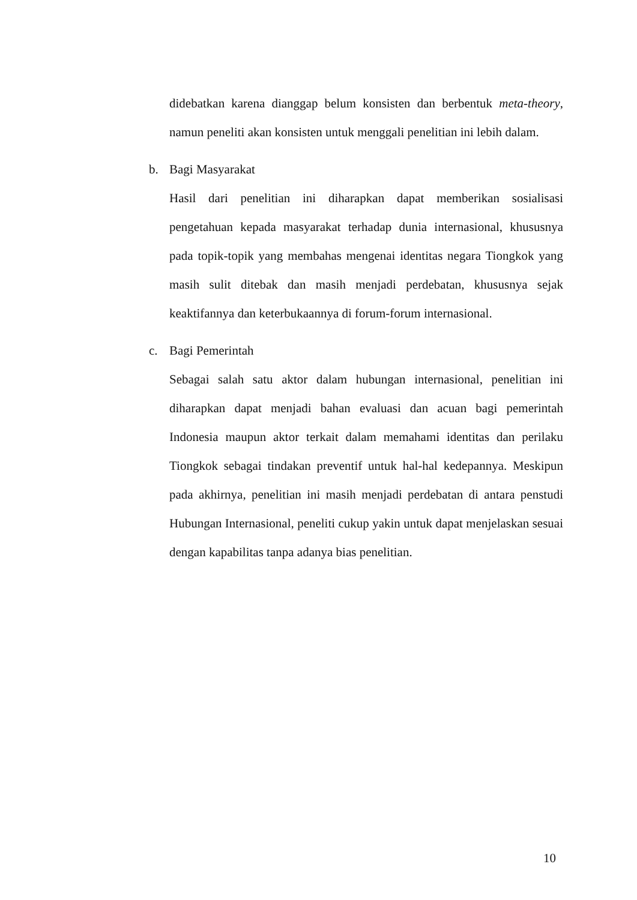didebatkan karena dianggap belum konsisten dan berbentuk meta-theory, namun peneliti akan konsisten untuk menggali penelitian ini lebih dalam.
b. Bagi Masyarakat
Hasil dari penelitian ini diharapkan dapat memberikan sosialisasi pengetahuan kepada masyarakat terhadap dunia internasional, khususnya pada topik-topik yang membahas mengenai identitas negara Tiongkok yang masih sulit ditebak dan masih menjadi perdebatan, khususnya sejak keaktifannya dan keterbukaannya di forum-forum internasional.
c. Bagi Pemerintah
Sebagai salah satu aktor dalam hubungan internasional, penelitian ini diharapkan dapat menjadi bahan evaluasi dan acuan bagi pemerintah Indonesia maupun aktor terkait dalam memahami identitas dan perilaku Tiongkok sebagai tindakan preventif untuk hal-hal kedepannya. Meskipun pada akhirnya, penelitian ini masih menjadi perdebatan di antara penstudi Hubungan Internasional, peneliti cukup yakin untuk dapat menjelaskan sesuai dengan kapabilitas tanpa adanya bias penelitian.
10